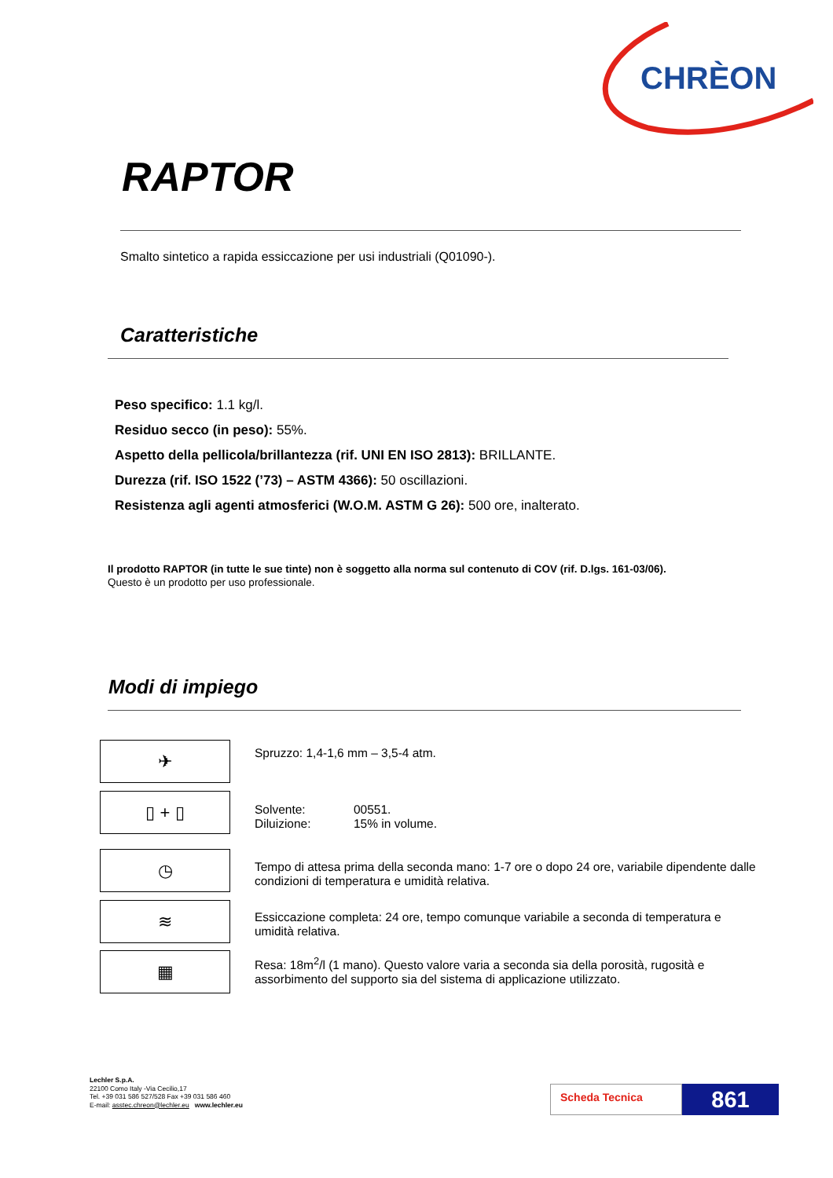CHRÈON
RAPTOR
Smalto sintetico a rapida essiccazione per usi industriali (Q01090-).
Caratteristiche
Peso specifico: 1.1 kg/l.
Residuo secco (in peso): 55%.
Aspetto della pellicola/brillantezza (rif. UNI EN ISO 2813): BRILLANTE.
Durezza (rif. ISO 1522 (’73) – ASTM 4366): 50 oscillazioni.
Resistenza agli agenti atmosferici (W.O.M. ASTM G 26): 500 ore, inalterato.
Il prodotto RAPTOR (in tutte le sue tinte) non è soggetto alla norma sul contenuto di COV (rif. D.lgs. 161-03/06).
Questo è un prodotto per uso professionale.
Modi di impiego
✈
▯ + ▯
◷
≋
▦
Spruzzo: 1,4-1,6 mm – 3,5-4 atm.
| Solvente: | 00551. |
| Diluizione: | 15% in volume. |
Tempo di attesa prima della seconda mano: 1-7 ore o dopo 24 ore, variabile dipendente dalle condizioni di temperatura e umidità relativa.
Essiccazione completa: 24 ore, tempo comunque variabile a seconda di temperatura e umidità relativa.
Resa: 18m<sup>2</sup>/l (1 mano). Questo valore varia a seconda sia della porosità, rugosità e assorbimento del supporto sia del sistema di applicazione utilizzato.
Lechler S.p.A.
22100 Como Italy -Via Cecilio,17
Tel. +39 031 586 527/528 Fax +39 031 586 460
E-mail: asstec.chreon@lechler.eu www.lechler.eu
Scheda Tecnica 861